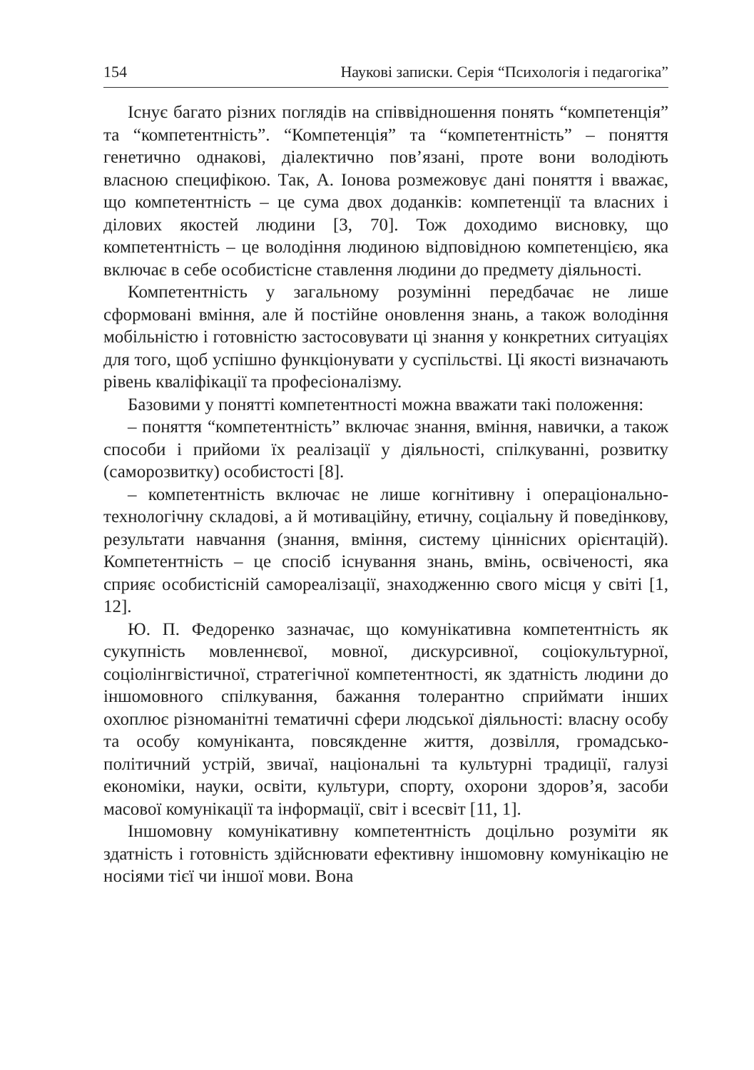154 Наукові записки. Серія “Психологія і педагогіка”
Існує багато різних поглядів на співвідношення понять “компетенція” та “компетентність”. “Компетенція” та “компетентність” – поняття генетично однакові, діалектично пов’язані, проте вони володіють власною специфікою. Так, А. Іонова розмежовує дані поняття і вважає, що компетентність – це сума двох доданків: компетенції та власних і ділових якостей людини [3, 70]. Тож доходимо висновку, що компетентність – це володіння людиною відповідною компетенцією, яка включає в себе особистісне ставлення людини до предмету діяльності.
Компетентність у загальному розумінні передбачає не лише сформовані вміння, але й постійне оновлення знань, а також володіння мобільністю і готовністю застосовувати ці знання у конкретних ситуаціях для того, щоб успішно функціонувати у суспільстві. Ці якості визначають рівень кваліфікації та професіоналізму.
Базовими у понятті компетентності можна вважати такі положення:
– поняття “компетентність” включає знання, вміння, навички, а також способи і прийоми їх реалізації у діяльності, спілкуванні, розвитку (саморозвитку) особистості [8].
– компетентність включає не лише когнітивну і операціонально-технологічну складові, а й мотиваційну, етичну, соціальну й поведінкову, результати навчання (знання, вміння, систему ціннісних орієнтацій). Компетентність – це спосіб існування знань, вмінь, освіченості, яка сприяє особистісній самореалізації, знаходженню свого місця у світі [1, 12].
Ю. П. Федоренко зазначає, що комунікативна компетентність як сукупність мовленнєвої, мовної, дискурсивної, соціокультурної, соціолінгвістичної, стратегічної компетентності, як здатність людини до іншомовного спілкування, бажання толерантно сприймати інших охоплює різноманітні тематичні сфери людської діяльності: власну особу та особу комуніканта, повсякденне життя, дозвілля, громадсько-політичний устрій, звичаї, національні та культурні традиції, галузі економіки, науки, освіти, культури, спорту, охорони здоров’я, засоби масової комунікації та інформації, світ і всесвіт [11, 1].
Іншомовну комунікативну компетентність доцільно розуміти як здатність і готовність здійснювати ефективну іншомовну комунікацію не носіями тієї чи іншої мови. Вона